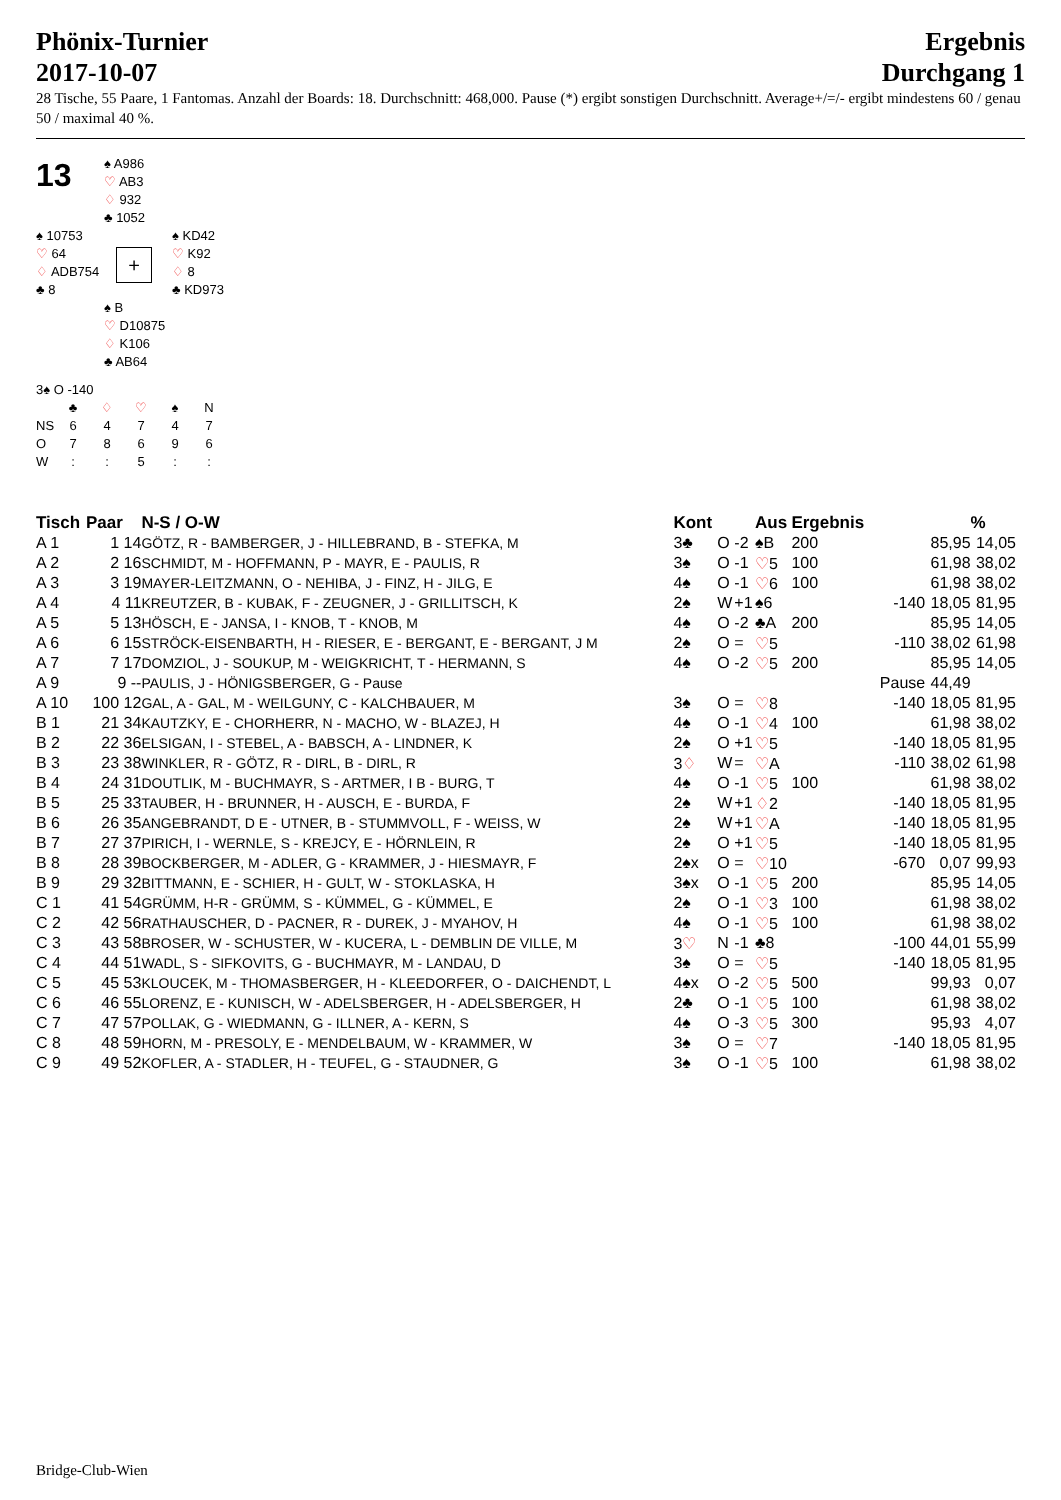Phönix-Turnier
2017-10-07
Ergebnis
Durchgang 1
28 Tische, 55 Paare, 1 Fantomas. Anzahl der Boards: 18. Durchschnitt: 468,000. Pause (*) ergibt sonstigen Durchschnitt. Average+/=/- ergibt mindestens 60 / genau 50 / maximal 40 %.
13
♠ A986
♡ AB3
♢ 932
♣ 1052
♠ 10753
♡ 64
♢ ADB754
♣ 8
+
♠ KD42
♡ K92
♢ 8
♣ KD973
♠ B
♡ D10875
♢ K106
♣ AB64
3♠ O -140
| | ♣ | ♢ | ♡ | ♠ | N |
| NS | 6 | 4 | 7 | 4 | 7 |
| O | 7 | 8 | 6 | 9 | 6 |
| W | : | : | 5 | : | : |
| Tisch | Paar | N-S / O-W | Kont | | | Aus | Ergebnis | | | % |
| --- | --- | --- | --- | --- | --- | --- | --- | --- | --- | --- |
| A 1 | 1 14 | GÖTZ, R - BAMBERGER, J - HILLEBRAND, B - STEFKA, M | 3♣ | O | -2 | ♠B | 200 | | 85,95 | 14,05 |
| A 2 | 2 16 | SCHMIDT, M - HOFFMANN, P - MAYR, E - PAULIS, R | 3♠ | O | -1 | ♡ 5 | 100 | | 61,98 | 38,02 |
| A 3 | 3 19 | MAYER-LEITZMANN, O - NEHIBA, J - FINZ, H - JILG, E | 4♠ | O | -1 | ♡ 6 | 100 | | 61,98 | 38,02 |
| A 4 | 4 11 | KREUTZER, B - KUBAK, F - ZEUGNER, J - GRILLITSCH, K | 2♠ | W | +1 | ♠6 | | -140 | 18,05 | 81,95 |
| A 5 | 5 13 | HÖSCH, E - JANSA, I - KNOB, T - KNOB, M | 4♠ | O | -2 | ♣A | 200 | | 85,95 | 14,05 |
| A 6 | 6 15 | STRÖCK-EISENBARTH, H - RIESER, E - BERGANT, E - BERGANT, J M | 2♠ | O | = | ♡ 5 | | -110 | 38,02 | 61,98 |
| A 7 | 7 17 | DOMZIOL, J - SOUKUP, M - WEIGKRICHT, T - HERMANN, S | 4♠ | O | -2 | ♡ 5 | 200 | | 85,95 | 14,05 |
| A 9 | 9 -- | PAULIS, J - HÖNIGSBERGER, G - Pause | | | | | | Pause | 44,49 | |
| A 10 | 100 12 | GAL, A - GAL, M - WEILGUNY, C - KALCHBAUER, M | 3♠ | O | = | ♡ 8 | | -140 | 18,05 | 81,95 |
| B 1 | 21 34 | KAUTZKY, E - CHORHERR, N - MACHO, W - BLAZEJ, H | 4♠ | O | -1 | ♡ 4 | 100 | | 61,98 | 38,02 |
| B 2 | 22 36 | ELSIGAN, I - STEBEL, A - BABSCH, A - LINDNER, K | 2♠ | O | +1 | ♡ 5 | | -140 | 18,05 | 81,95 |
| B 3 | 23 38 | WINKLER, R - GÖTZ, R - DIRL, B - DIRL, R | 3 ♢ | W | = | ♡ A | | -110 | 38,02 | 61,98 |
| B 4 | 24 31 | DOUTLIK, M - BUCHMAYR, S - ARTMER, I B - BURG, T | 4♠ | O | -1 | ♡ 5 | 100 | | 61,98 | 38,02 |
| B 5 | 25 33 | TAUBER, H - BRUNNER, H - AUSCH, E - BURDA, F | 2♠ | W | +1 | ♢ 2 | | -140 | 18,05 | 81,95 |
| B 6 | 26 35 | ANGEBRANDT, D E - UTNER, B - STUMMVOLL, F - WEISS, W | 2♠ | W | +1 | ♡ A | | -140 | 18,05 | 81,95 |
| B 7 | 27 37 | PIRICH, I - WERNLE, S - KREJCY, E - HÖRNLEIN, R | 2♠ | O | +1 | ♡ 5 | | -140 | 18,05 | 81,95 |
| B 8 | 28 39 | BOCKBERGER, M - ADLER, G - KRAMMER, J - HIESMAYR, F | 2♠x | O | = | ♡ 10 | | -670 | 0,07 | 99,93 |
| B 9 | 29 32 | BITTMANN, E - SCHIER, H - GULT, W - STOKLASKA, H | 3♠x | O | -1 | ♡ 5 | 200 | | 85,95 | 14,05 |
| C 1 | 41 54 | GRÜMM, H-R - GRÜMM, S - KÜMMEL, G - KÜMMEL, E | 2♠ | O | -1 | ♡ 3 | 100 | | 61,98 | 38,02 |
| C 2 | 42 56 | RATHAUSCHER, D - PACNER, R - DUREK, J - MYAHOV, H | 4♠ | O | -1 | ♡ 5 | 100 | | 61,98 | 38,02 |
| C 3 | 43 58 | BROSER, W - SCHUSTER, W - KUCERA, L - DEMBLIN DE VILLE, M | 3 ♡ | N | -1 | ♣8 | | -100 | 44,01 | 55,99 |
| C 4 | 44 51 | WADL, S - SIFKOVITS, G - BUCHMAYR, M - LANDAU, D | 3♠ | O | = | ♡ 5 | | -140 | 18,05 | 81,95 |
| C 5 | 45 53 | KLOUCEK, M - THOMASBERGER, H - KLEEDORFER, O - DAICHENDT, L | 4♠x | O | -2 | ♡ 5 | 500 | | 99,93 | 0,07 |
| C 6 | 46 55 | LORENZ, E - KUNISCH, W - ADELSBERGER, H - ADELSBERGER, H | 2♣ | O | -1 | ♡ 5 | 100 | | 61,98 | 38,02 |
| C 7 | 47 57 | POLLAK, G - WIEDMANN, G - ILLNER, A - KERN, S | 4♠ | O | -3 | ♡ 5 | 300 | | 95,93 | 4,07 |
| C 8 | 48 59 | HORN, M - PRESOLY, E - MENDELBAUM, W - KRAMMER, W | 3♠ | O | = | ♡ 7 | | -140 | 18,05 | 81,95 |
| C 9 | 49 52 | KOFLER, A - STADLER, H - TEUFEL, G - STAUDNER, G | 3♠ | O | -1 | ♡ 5 | 100 | | 61,98 | 38,02 |
Bridge-Club-Wien